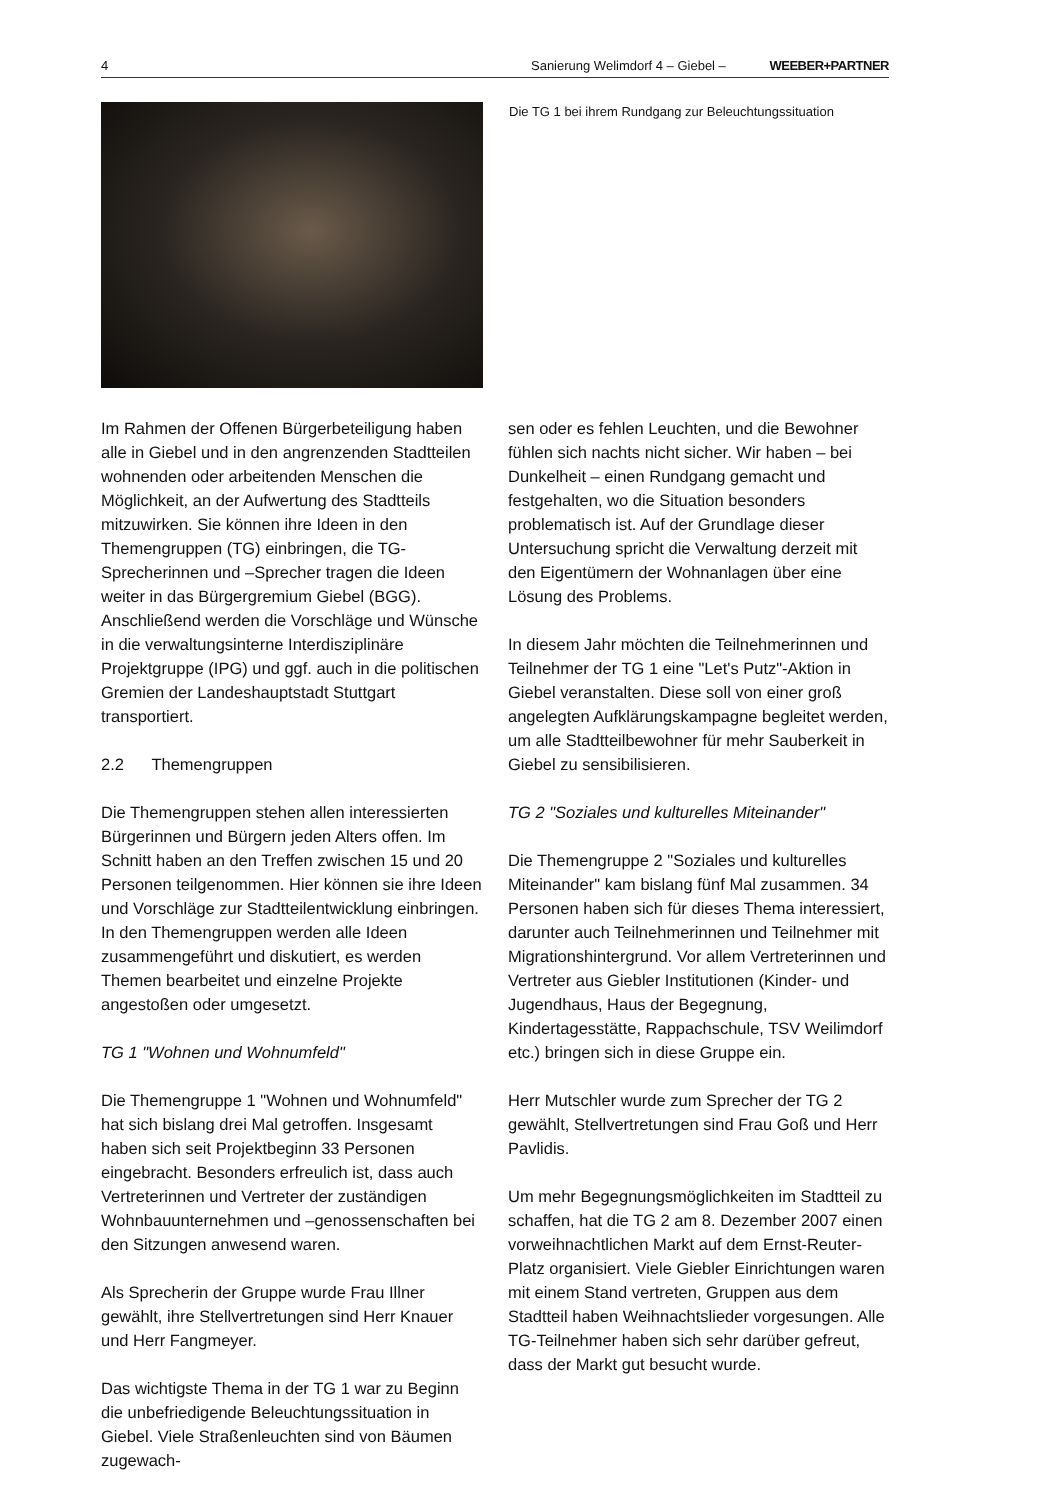4 Sanierung Welimdorf 4 – Giebel – WEEBER+PARTNER
Die TG 1 bei ihrem Rundgang zur Beleuchtungssituation
Im Rahmen der Offenen Bürgerbeteiligung haben alle in Giebel und in den angrenzenden Stadtteilen wohnenden oder arbeitenden Menschen die Möglichkeit, an der Aufwertung des Stadtteils mitzuwirken. Sie können ihre Ideen in den Themengruppen (TG) einbringen, die TG-Sprecherinnen und –Sprecher tragen die Ideen weiter in das Bürgergremium Giebel (BGG). Anschließend werden die Vorschläge und Wünsche in die verwaltungsinterne Interdisziplinäre Projektgruppe (IPG) und ggf. auch in die politischen Gremien der Landeshauptstadt Stuttgart transportiert.
2.2 Themengruppen
Die Themengruppen stehen allen interessierten Bürgerinnen und Bürgern jeden Alters offen. Im Schnitt haben an den Treffen zwischen 15 und 20 Personen teilgenommen. Hier können sie ihre Ideen und Vorschläge zur Stadtteilentwicklung einbringen. In den Themengruppen werden alle Ideen zusammengeführt und diskutiert, es werden Themen bearbeitet und einzelne Projekte angestoßen oder umgesetzt.
TG 1 "Wohnen und Wohnumfeld"
Die Themengruppe 1 "Wohnen und Wohnumfeld" hat sich bislang drei Mal getroffen. Insgesamt haben sich seit Projektbeginn 33 Personen eingebracht. Besonders erfreulich ist, dass auch Vertreterinnen und Vertreter der zuständigen Wohnbauunternehmen und –genossenschaften bei den Sitzungen anwesend waren.
Als Sprecherin der Gruppe wurde Frau Illner gewählt, ihre Stellvertretungen sind Herr Knauer und Herr Fangmeyer.
Das wichtigste Thema in der TG 1 war zu Beginn die unbefriedigende Beleuchtungssituation in Giebel. Viele Straßenleuchten sind von Bäumen zugewach-
sen oder es fehlen Leuchten, und die Bewohner fühlen sich nachts nicht sicher. Wir haben – bei Dunkelheit – einen Rundgang gemacht und festgehalten, wo die Situation besonders problematisch ist. Auf der Grundlage dieser Untersuchung spricht die Verwaltung derzeit mit den Eigentümern der Wohnanlagen über eine Lösung des Problems.
In diesem Jahr möchten die Teilnehmerinnen und Teilnehmer der TG 1 eine "Let's Putz"-Aktion in Giebel veranstalten. Diese soll von einer groß angelegten Aufklärungskampagne begleitet werden, um alle Stadtteilbewohner für mehr Sauberkeit in Giebel zu sensibilisieren.
TG 2 "Soziales und kulturelles Miteinander"
Die Themengruppe 2 "Soziales und kulturelles Miteinander" kam bislang fünf Mal zusammen. 34 Personen haben sich für dieses Thema interessiert, darunter auch Teilnehmerinnen und Teilnehmer mit Migrationshintergrund. Vor allem Vertreterinnen und Vertreter aus Giebler Institutionen (Kinder- und Jugendhaus, Haus der Begegnung, Kindertagesstätte, Rappachschule, TSV Weilimdorf etc.) bringen sich in diese Gruppe ein.
Herr Mutschler wurde zum Sprecher der TG 2 gewählt, Stellvertretungen sind Frau Goß und Herr Pavlidis.
Um mehr Begegnungsmöglichkeiten im Stadtteil zu schaffen, hat die TG 2 am 8. Dezember 2007 einen vorweihnachtlichen Markt auf dem Ernst-Reuter-Platz organisiert. Viele Giebler Einrichtungen waren mit einem Stand vertreten, Gruppen aus dem Stadtteil haben Weihnachtslieder vorgesungen. Alle TG-Teilnehmer haben sich sehr darüber gefreut, dass der Markt gut besucht wurde.